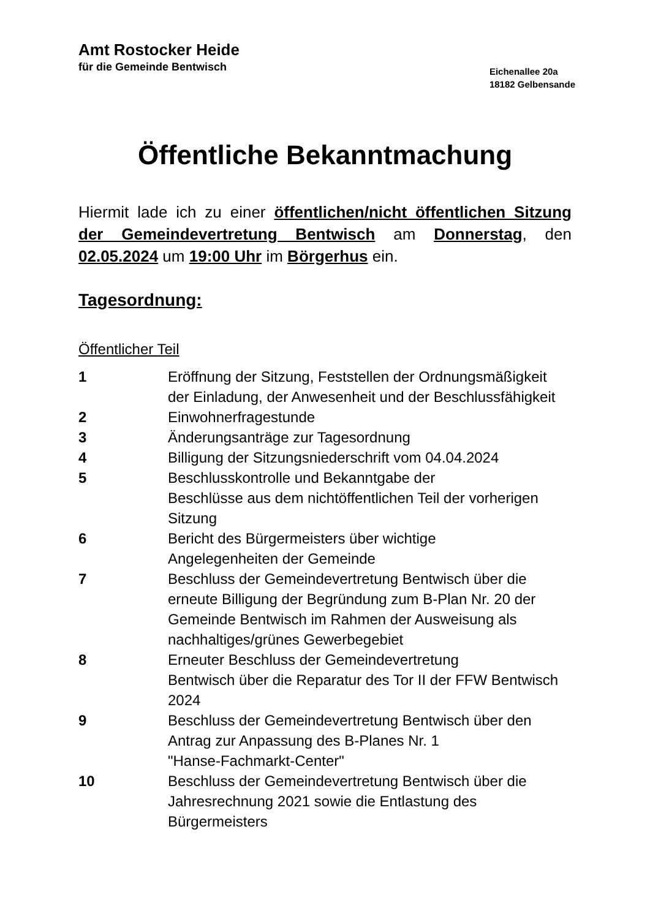Amt Rostocker Heide
für die Gemeinde Bentwisch
Eichenallee 20a
18182 Gelbensande
Öffentliche Bekanntmachung
Hiermit lade ich zu einer öffentlichen/nicht öffentlichen Sitzung der Gemeindevertretung Bentwisch am Donnerstag, den 02.05.2024 um 19:00 Uhr im Börgerhus ein.
Tagesordnung:
Öffentlicher Teil
1 Eröffnung der Sitzung, Feststellen der Ordnungsmäßigkeit der Einladung, der Anwesenheit und der Beschlussfähigkeit
2 Einwohnerfragestunde
3 Änderungsanträge zur Tagesordnung
4 Billigung der Sitzungsniederschrift vom 04.04.2024
5 Beschlusskontrolle und Bekanntgabe der
Beschlüsse aus dem nichtöffentlichen Teil der vorherigen Sitzung
6 Bericht des Bürgermeisters über wichtige
Angelegenheiten der Gemeinde
7 Beschluss der Gemeindevertretung Bentwisch über die erneute Billigung der Begründung zum B-Plan Nr. 20 der Gemeinde Bentwisch im Rahmen der Ausweisung als nachhaltiges/grünes Gewerbegebiet
8 Erneuter Beschluss der Gemeindevertretung
Bentwisch über die Reparatur des Tor II der FFW Bentwisch 2024
9 Beschluss der Gemeindevertretung Bentwisch über den Antrag zur Anpassung des B-Planes Nr. 1
"Hanse-Fachmarkt-Center"
10 Beschluss der Gemeindevertretung Bentwisch über die Jahresrechnung 2021 sowie die Entlastung des Bürgermeisters